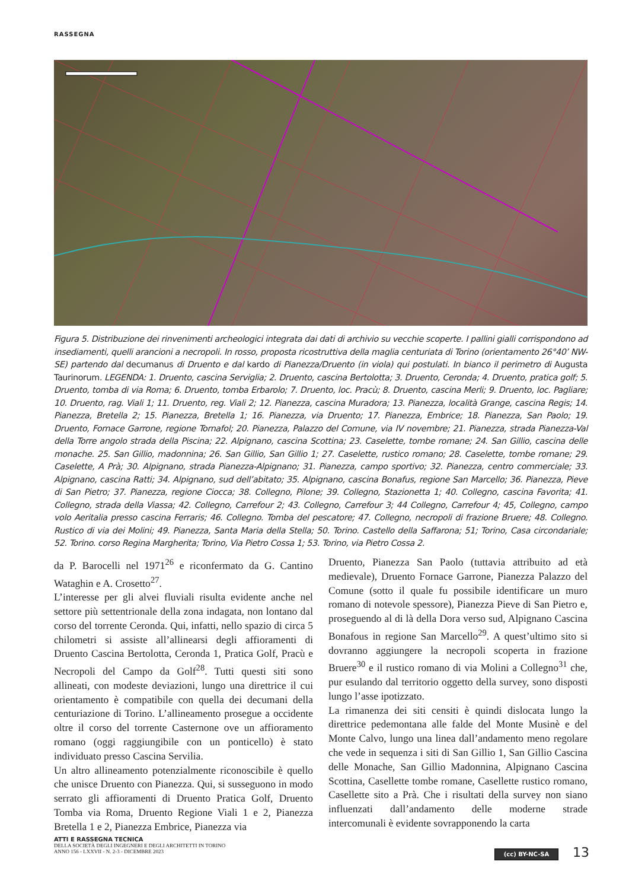RASSEGNA
Figura 5. Distribuzione dei rinvenimenti archeologici integrata dai dati di archivio su vecchie scoperte. I pallini gialli corrispondono ad insediamenti, quelli arancioni a necropoli. In rosso, proposta ricostruttiva della maglia centuriata di Torino (orientamento 26°40’ NW-SE) partendo dal decumanus di Druento e dal kardo di Pianezza/Druento (in viola) qui postulati. In bianco il perimetro di Augusta Taurinorum. LEGENDA: 1. Druento, cascina Serviglia; 2. Druento, cascina Bertolotta; 3. Druento, Ceronda; 4. Druento, pratica golf; 5. Druento, tomba di via Roma; 6. Druento, tomba Erbarolo; 7. Druento, loc. Pracù; 8. Druento, cascina Merli; 9. Druento, loc. Pagliare; 10. Druento, rag. Viali 1; 11. Druento, reg. Viali 2; 12. Pianezza, cascina Muradora; 13. Pianezza, località Grange, cascina Regis; 14. Pianezza, Bretella 2; 15. Pianezza, Bretella 1; 16. Pianezza, via Druento; 17. Pianezza, Embrice; 18. Pianezza, San Paolo; 19. Druento, Fornace Garrone, regione Tornafol; 20. Pianezza, Palazzo del Comune, via IV novembre; 21. Pianezza, strada Pianezza-Val della Torre angolo strada della Piscina; 22. Alpignano, cascina Scottina; 23. Caselette, tombe romane; 24. San Gillio, cascina delle monache. 25. San Gillio, madonnina; 26. San Gillio, San Gillio 1; 27. Caselette, rustico romano; 28. Caselette, tombe romane; 29. Caselette, A Prà; 30. Alpignano, strada Pianezza-Alpignano; 31. Pianezza, campo sportivo; 32. Pianezza, centro commerciale; 33. Alpignano, cascina Ratti; 34. Alpignano, sud dell’abitato; 35. Alpignano, cascina Bonafus, regione San Marcello; 36. Pianezza, Pieve di San Pietro; 37. Pianezza, regione Ciocca; 38. Collegno, Pilone; 39. Collegno, Stazionetta 1; 40. Collegno, cascina Favorita; 41. Collegno, strada della Viassa; 42. Collegno, Carrefour 2; 43. Collegno, Carrefour 3; 44 Collegno, Carrefour 4; 45, Collegno, campo volo Aeritalia presso cascina Ferraris; 46. Collegno. Tomba del pescatore; 47. Collegno, necropoli di frazione Bruere; 48. Collegno. Rustico di via dei Molini; 49. Pianezza, Santa Maria della Stella; 50. Torino. Castello della Saffarona; 51; Torino, Casa circondariale; 52. Torino. corso Regina Margherita; Torino, Via Pietro Cossa 1; 53. Torino, via Pietro Cossa 2.
da P. Barocelli nel 1971<sup>26</sup> e riconfermato da G. Cantino Wataghin e A. Crosetto<sup>27</sup>.
L’interesse per gli alvei fluviali risulta evidente anche nel settore più settentrionale della zona indagata, non lontano dal corso del torrente Ceronda. Qui, infatti, nello spazio di circa 5 chilometri si assiste all’allinearsi degli affioramenti di Druento Cascina Bertolotta, Ceronda 1, Pratica Golf, Pracù e Necropoli del Campo da Golf<sup>28</sup>. Tutti questi siti sono allineati, con modeste deviazioni, lungo una direttrice il cui orientamento è compatibile con quella dei decumani della centuriazione di Torino. L’allineamento prosegue a occidente oltre il corso del torrente Casternone ove un affioramento romano (oggi raggiungibile con un ponticello) è stato individuato presso Cascina Servilia.
Un altro allineamento potenzialmente riconoscibile è quello che unisce Druento con Pianezza. Qui, si susseguono in modo serrato gli affioramenti di Druento Pratica Golf, Druento Tomba via Roma, Druento Regione Viali 1 e 2, Pianezza Bretella 1 e 2, Pianezza Embrice, Pianezza via
Druento, Pianezza San Paolo (tuttavia attribuito ad età medievale), Druento Fornace Garrone, Pianezza Palazzo del Comune (sotto il quale fu possibile identificare un muro romano di notevole spessore), Pianezza Pieve di San Pietro e, proseguendo al di là della Dora verso sud, Alpignano Cascina Bonafous in regione San Marcello<sup>29</sup>. A quest’ultimo sito si dovranno aggiungere la necropoli scoperta in frazione Bruere<sup>30</sup> e il rustico romano di via Molini a Collegno<sup>31</sup> che, pur esulando dal territorio oggetto della survey, sono disposti lungo l’asse ipotizzato.
La rimanenza dei siti censiti è quindi dislocata lungo la direttrice pedemontana alle falde del Monte Musinè e del Monte Calvo, lungo una linea dall’andamento meno regolare che vede in sequenza i siti di San Gillio 1, San Gillio Cascina delle Monache, San Gillio Madonnina, Alpignano Cascina Scottina, Casellette tombe romane, Casellette rustico romano, Casellette sito a Prà. Che i risultati della survey non siano influenzati dall’andamento delle moderne strade intercomunali è evidente sovrapponendo la carta
ATTI E RASSEGNA TECNICA
DELLA SOCIETÀ DEGLI INGEGNERI E DEGLI ARCHITETTI IN TORINO
ANNO 156 - LXXVII - N. 2-3 - DICEMBRE 2023
(cc) BY-NC-SA 13